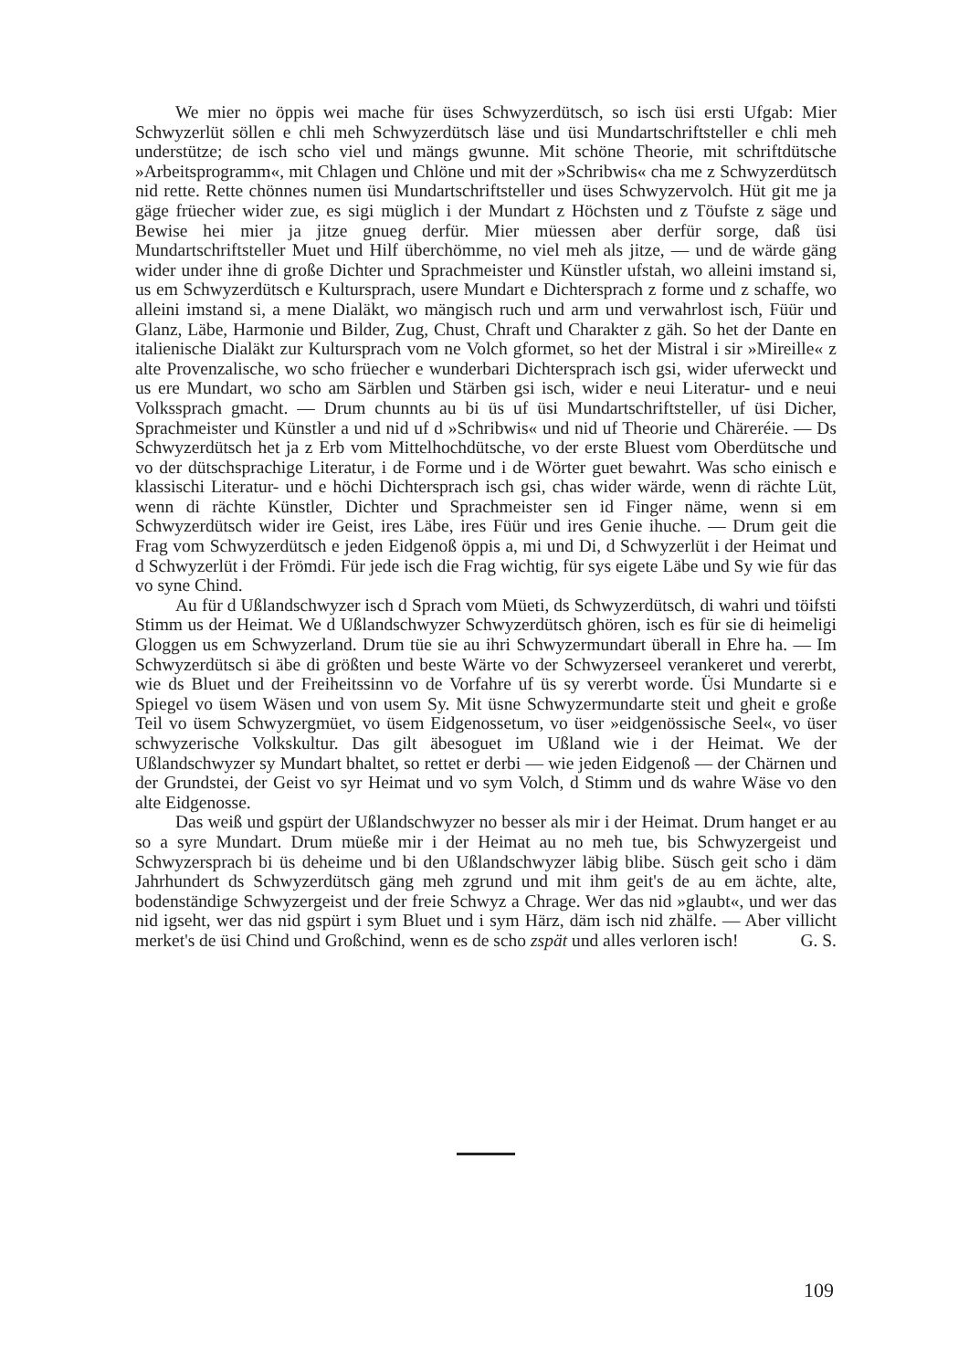We mier no öppis wei mache für üses Schwyzerdütsch, so isch üsi ersti Ufgab: Mier Schwyzerlüt söllen e chli meh Schwyzerdütsch läse und üsi Mundartschriftsteller e chli meh understütze; de isch scho viel und mängs gwunne. Mit schöne Theorie, mit schriftdütsche »Arbeitsprogramm«, mit Chlagen und Chlöne und mit der »Schribwis« cha me z Schwyzerdütsch nid rette. Rette chönnes numen üsi Mundartschriftsteller und üses Schwyzervolch. Hüt git me ja gäge früecher wider zue, es sigi müglich i der Mundart z Höchsten und z Töufste z säge und Bewise hei mier ja jitze gnueg derfür. Mier müessen aber derfür sorge, daß üsi Mundartschriftsteller Muet und Hilf überchömme, no viel meh als jitze, — und de wärde gäng wider under ihne di große Dichter und Sprachmeister und Künstler ufstah, wo alleini imstand si, us em Schwyzerdütsch e Kultursprach, usere Mundart e Dichtersprach z forme und z schaffe, wo alleini imstand si, a mene Dialäkt, wo mängisch ruch und arm und verwahrlost isch, Füür und Glanz, Läbe, Harmonie und Bilder, Zug, Chust, Chraft und Charakter z gäh. So het der Dante en italienische Dialäkt zur Kultursprach vom ne Volch gformet, so het der Mistral i sir »Mireille« z alte Provenzalische, wo scho früecher e wunderbari Dichtersprach isch gsi, wider uferweckt und us ere Mundart, wo scho am Särblen und Stärben gsi isch, wider e neui Literatur- und e neui Volkssprach gmacht. — Drum chunnts au bi üs uf üsi Mundartschriftsteller, uf üsi Dicher, Sprachmeister und Künstler a und nid uf d »Schribwis« und nid uf Theorie und Chäreréie. — Ds Schwyzerdütsch het ja z Erb vom Mittelhochdütsche, vo der erste Bluest vom Oberdütsche und vo der dütschsprachige Literatur, i de Forme und i de Wörter guet bewahrt. Was scho einisch e klassischi Literatur- und e höchi Dichtersprach isch gsi, chas wider wärde, wenn di rächte Lüt, wenn di rächte Künstler, Dichter und Sprachmeister sen id Finger näme, wenn si em Schwyzerdütsch wider ire Geist, ires Läbe, ires Füür und ires Genie ihuche. — Drum geit die Frag vom Schwyzerdütsch e jeden Eidgenoß öppis a, mi und Di, d Schwyzerlüt i der Heimat und d Schwyzerlüt i der Frömdi. Für jede isch die Frag wichtig, für sys eigete Läbe und Sy wie für das vo syne Chind.
Au für d Ußlandschwyzer isch d Sprach vom Müeti, ds Schwyzerdütsch, di wahri und töifsti Stimm us der Heimat. We d Ußlandschwyzer Schwyzerdütsch ghören, isch es für sie di heimeligi Gloggen us em Schwyzerland. Drum tüe sie au ihri Schwyzermundart überall in Ehre ha. — Im Schwyzerdütsch si äbe di größten und beste Wärte vo der Schwyzerseel verankeret und vererbt, wie ds Bluet und der Freiheitssinn vo de Vorfahre uf üs sy vererbt worde. Üsi Mundarte si e Spiegel vo üsem Wäsen und von usem Sy. Mit üsne Schwyzermundarte steit und gheit e große Teil vo üsem Schwyzergmüet, vo üsem Eidgenossetum, vo üser »eidgenössische Seel«, vo üser schwyzerische Volkskultur. Das gilt äbesoguet im Ußland wie i der Heimat. We der Ußlandschwyzer sy Mundart bhaltet, so rettet er derbi — wie jeden Eidgenoß — der Chärnen und der Grundstei, der Geist vo syr Heimat und vo sym Volch, d Stimm und ds wahre Wäse vo den alte Eidgenosse.
Das weiß und gspürt der Ußlandschwyzer no besser als mir i der Heimat. Drum hanget er au so a syre Mundart. Drum müeße mir i der Heimat au no meh tue, bis Schwyzergeist und Schwyzersprach bi üs deheime und bi den Ußlandschwyzer läbig blibe. Süsch geit scho i däm Jahrhundert ds Schwyzerdütsch gäng meh zgrund und mit ihm geit's de au em ächte, alte, bodenständige Schwyzergeist und der freie Schwyz a Chrage. Wer das nid »glaubt«, und wer das nid igseht, wer das nid gspürt i sym Bluet und i sym Härz, däm isch nid zhälfe. — Aber villicht merket's de üsi Chind und Großchind, wenn es de scho zspät und alles verloren isch! G. S.
109